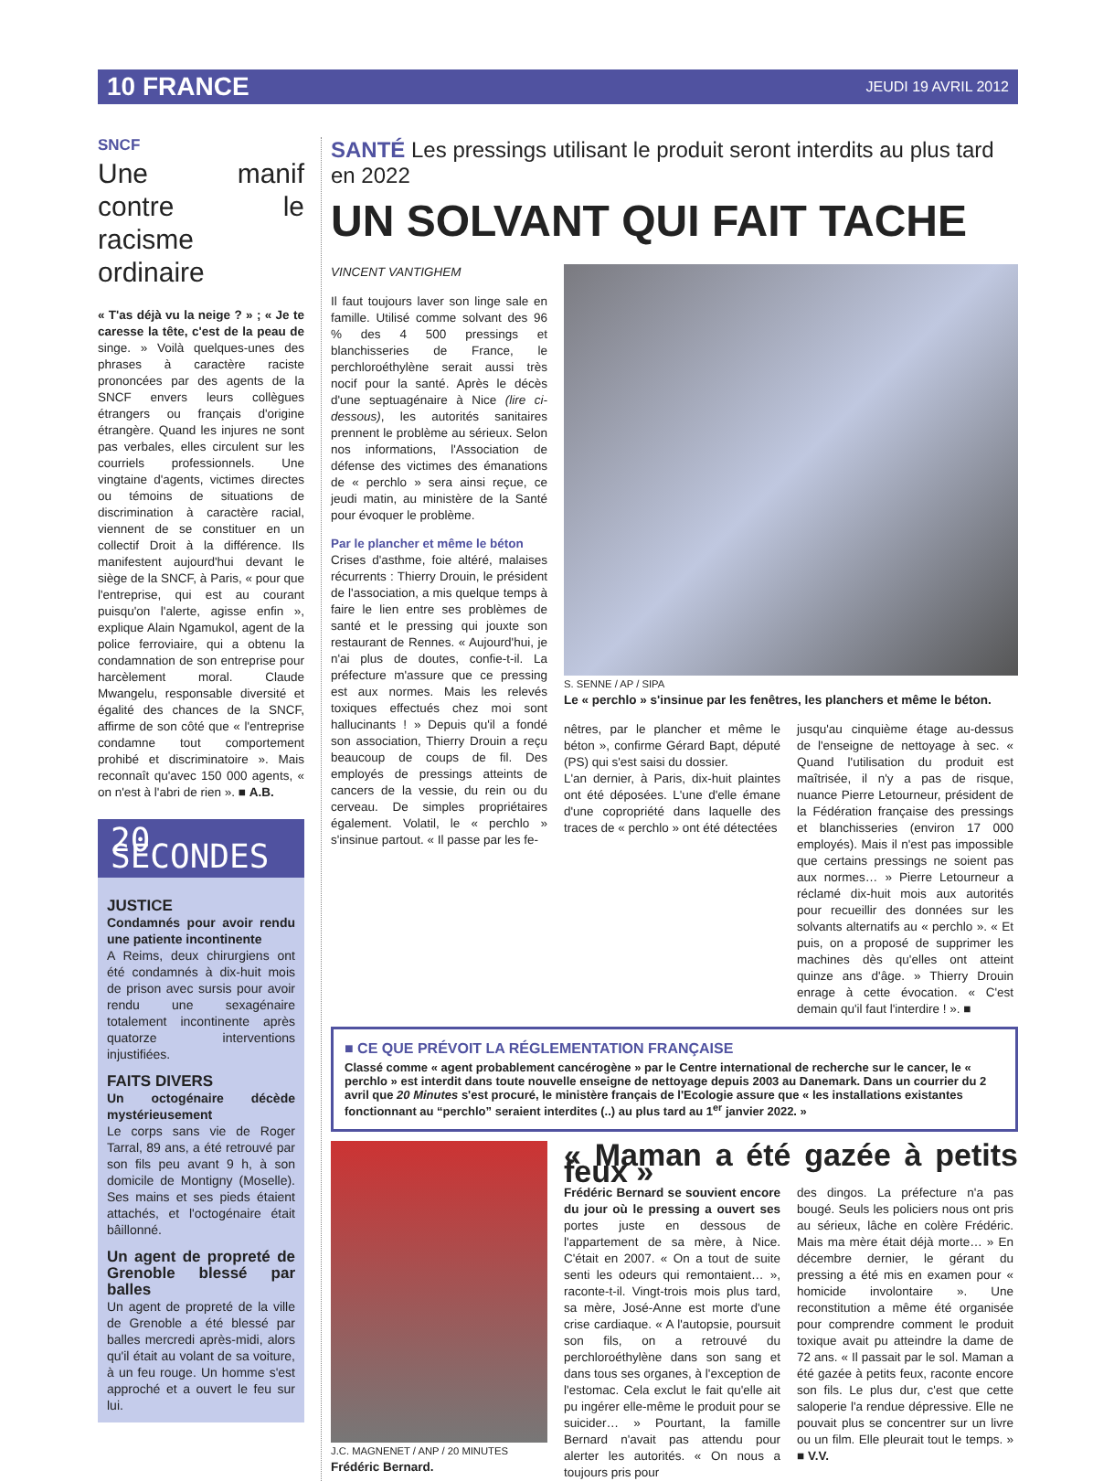10 FRANCE JEUDI 19 AVRIL 2012
SNCF
Une manif contre le racisme ordinaire
« T'as déjà vu la neige ? » ; « Je te caresse la tête, c'est de la peau de singe. » Voilà quelques-unes des phrases à caractère raciste prononcées par des agents de la SNCF envers leurs collègues étrangers ou français d'origine étrangère. Quand les injures ne sont pas verbales, elles circulent sur les courriels professionnels. Une vingtaine d'agents, victimes directes ou témoins de situations de discrimination à caractère racial, viennent de se constituer en un collectif Droit à la différence. Ils manifestent aujourd'hui devant le siège de la SNCF, à Paris, « pour que l'entreprise, qui est au courant puisqu'on l'alerte, agisse enfin », explique Alain Ngamukol, agent de la police ferroviaire, qui a obtenu la condamnation de son entreprise pour harcèlement moral. Claude Mwangelu, responsable diversité et égalité des chances de la SNCF, affirme de son côté que « l'entreprise condamne tout comportement prohibé et discriminatoire ». Mais reconnaît qu'avec 150 000 agents, « on n'est à l'abri de rien ». ■ A.B.
20 SECONDES
JUSTICE
Condamnés pour avoir rendu une patiente incontinente
A Reims, deux chirurgiens ont été condamnés à dix-huit mois de prison avec sursis pour avoir rendu une sexagénaire totalement incontinente après quatorze interventions injustifiées.
FAITS DIVERS
Un octogénaire décède mystérieusement
Le corps sans vie de Roger Tarral, 89 ans, a été retrouvé par son fils peu avant 9 h, à son domicile de Montigny (Moselle). Ses mains et ses pieds étaient attachés, et l'octogénaire était bâillonné.
Un agent de propreté de Grenoble blessé par balles
Un agent de propreté de la ville de Grenoble a été blessé par balles mercredi après-midi, alors qu'il était au volant de sa voiture, à un feu rouge. Un homme s'est approché et a ouvert le feu sur lui.
SANTÉ Les pressings utilisant le produit seront interdits au plus tard en 2022
UN SOLVANT QUI FAIT TACHE
VINCENT VANTIGHEM
Il faut toujours laver son linge sale en famille. Utilisé comme solvant des 96 % des 4 500 pressings et blanchisseries de France, le perchloroéthylène serait aussi très nocif pour la santé. Après le décès d'une septuagénaire à Nice (lire ci-dessous), les autorités sanitaires prennent le problème au sérieux. Selon nos informations, l'Association de défense des victimes des émanations de « perchlo » sera ainsi reçue, ce jeudi matin, au ministère de la Santé pour évoquer le problème.
Par le plancher et même le béton
Crises d'asthme, foie altéré, malaises récurrents : Thierry Drouin, le président de l'association, a mis quelque temps à faire le lien entre ses problèmes de santé et le pressing qui jouxte son restaurant de Rennes. « Aujourd'hui, je n'ai plus de doutes, confie-t-il. La préfecture m'assure que ce pressing est aux normes. Mais les relevés toxiques effectués chez moi sont hallucinants ! » Depuis qu'il a fondé son association, Thierry Drouin a reçu beaucoup de coups de fil. Des employés de pressings atteints de cancers de la vessie, du rein ou du cerveau. De simples propriétaires également. Volatil, le « perchlo » s'insinue partout. « Il passe par les fe-
S. SENNE / AP / SIPA
Le « perchlo » s'insinue par les fenêtres, les planchers et même le béton.
nêtres, par le plancher et même le béton », confirme Gérard Bapt, député (PS) qui s'est saisi du dossier.
L'an dernier, à Paris, dix-huit plaintes ont été déposées. L'une d'elle émane d'une copropriété dans laquelle des traces de « perchlo » ont été détectées
jusqu'au cinquième étage au-dessus de l'enseigne de nettoyage à sec. « Quand l'utilisation du produit est maîtrisée, il n'y a pas de risque, nuance Pierre Letourneur, président de la Fédération française des pressings et blanchisseries (environ 17 000 employés). Mais il n'est pas impossible que certains pressings ne soient pas aux normes… » Pierre Letourneur a réclamé dix-huit mois aux autorités pour recueillir des données sur les solvants alternatifs au « perchlo ». « Et puis, on a proposé de supprimer les machines dès qu'elles ont atteint quinze ans d'âge. » Thierry Drouin enrage à cette évocation. « C'est demain qu'il faut l'interdire ! ». ■
■ CE QUE PRÉVOIT LA RÉGLEMENTATION FRANÇAISE
Classé comme « agent probablement cancérogène » par le Centre international de recherche sur le cancer, le « perchlo » est interdit dans toute nouvelle enseigne de nettoyage depuis 2003 au Danemark. Dans un courrier du 2 avril que 20 Minutes s'est procuré, le ministère français de l'Ecologie assure que « les installations existantes fonctionnant au “perchlo” seraient interdites (..) au plus tard au 1<sup>er</sup> janvier 2022. »
J.C. MAGNENET / ANP / 20 MINUTES
Frédéric Bernard.
« Maman a été gazée à petits feux »
Frédéric Bernard se souvient encore du jour où le pressing a ouvert ses portes juste en dessous de l'appartement de sa mère, à Nice. C'était en 2007. « On a tout de suite senti les odeurs qui remontaient… », raconte-t-il. Vingt-trois mois plus tard, sa mère, José-Anne est morte d'une crise cardiaque. « A l'autopsie, poursuit son fils, on a retrouvé du perchloroéthylène dans son sang et dans tous ses organes, à l'exception de l'estomac. Cela exclut le fait qu'elle ait pu ingérer elle-même le produit pour se suicider… » Pourtant, la famille Bernard n'avait pas attendu pour alerter les autorités. « On nous a toujours pris pour
des dingos. La préfecture n'a pas bougé. Seuls les policiers nous ont pris au sérieux, lâche en colère Frédéric. Mais ma mère était déjà morte… » En décembre dernier, le gérant du pressing a été mis en examen pour « homicide involontaire ». Une reconstitution a même été organisée pour comprendre comment le produit toxique avait pu atteindre la dame de 72 ans. « Il passait par le sol. Maman a été gazée à petits feux, raconte encore son fils. Le plus dur, c'est que cette saloperie l'a rendue dépressive. Elle ne pouvait plus se concentrer sur un livre ou un film. Elle pleurait tout le temps. » ■ V.V.